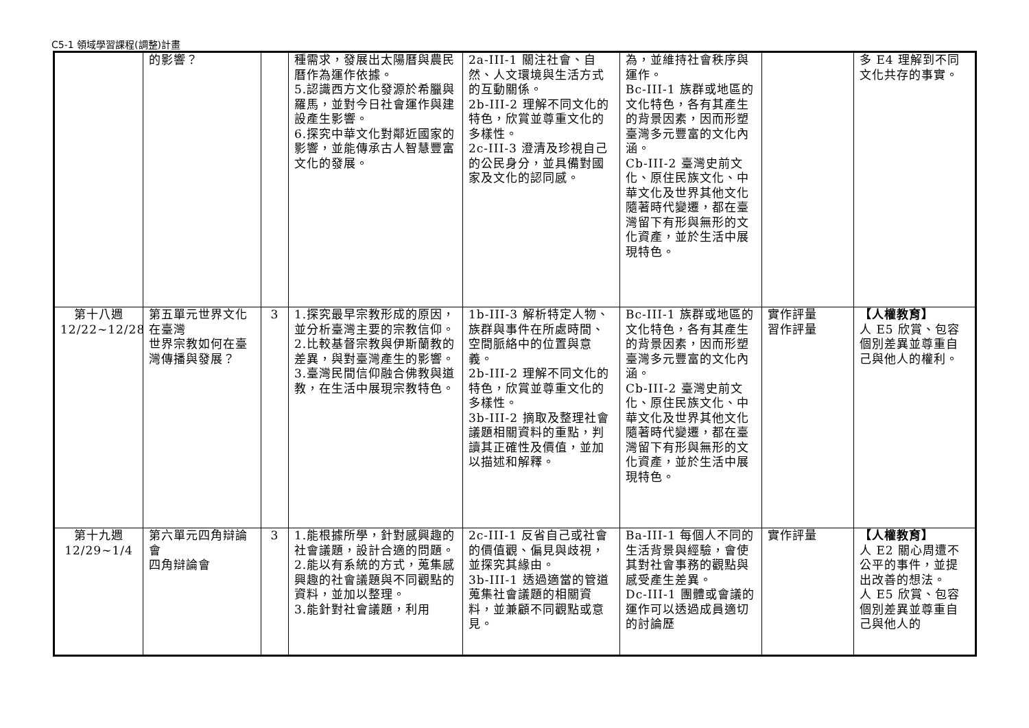C5-1 領域學習課程(調整)計畫
| | 的影響？ | | 種需求，發展出太陽曆與農民曆作為運作依據。 5.認識西方文化發源於希臘與羅馬，並對今日社會運作與建設產生影響。 6.探究中華文化對鄰近國家的影響，並能傳承古人智慧豐富文化的發展。 | 2a-III-1 關注社會、自然、人文環境與生活方式的互動關係。 2b-III-2 理解不同文化的特色，欣賞並尊重文化的多樣性。 2c-III-3 澄清及珍視自己的公民身分，並具備對國家及文化的認同感。 | 為，並維持社會秩序與運作。 Bc-III-1 族群或地區的文化特色，各有其產生的背景因素，因而形塑臺灣多元豐富的文化內涵。 Cb-III-2 臺灣史前文化、原住民族文化、中華文化及世界其他文化隨著時代變遷，都在臺灣留下有形與無形的文化資產，並於生活中展現特色。 | | 多 E4 理解到不同文化共存的事實。 |
| 第十八週 12/22~12/28 | 第五單元世界文化在臺灣 世界宗教如何在臺灣傳播與發展？ | 3 | 1.探究最早宗教形成的原因，並分析臺灣主要的宗教信仰。 2.比較基督宗教與伊斯蘭教的差異，與對臺灣產生的影響。 3.臺灣民間信仰融合佛教與道教，在生活中展現宗教特色。 | 1b-III-3 解析特定人物、族群與事件在所處時間、空間脈絡中的位置與意義。 2b-III-2 理解不同文化的特色，欣賞並尊重文化的多樣性。 3b-III-2 摘取及整理社會議題相關資料的重點，判讀其正確性及價值，並加以描述和解釋。 | Bc-III-1 族群或地區的文化特色，各有其產生的背景因素，因而形塑臺灣多元豐富的文化內涵。 Cb-III-2 臺灣史前文化、原住民族文化、中華文化及世界其他文化隨著時代變遷，都在臺灣留下有形與無形的文化資產，並於生活中展現特色。 | 實作評量 習作評量 | 【人權教育】 人 E5 欣賞、包容個別差異並尊重自己與他人的權利。 |
| 第十九週 12/29~1/4 | 第六單元四角辯論會 四角辯論會 | 3 | 1.能根據所學，針對感興趣的社會議題，設計合適的問題。 2.能以有系統的方式，蒐集感興趣的社會議題與不同觀點的資料，並加以整理。 3.能針對社會議題，利用 | 2c-III-1 反省自己或社會的價值觀、偏見與歧視，並探究其緣由。 3b-III-1 透過適當的管道蒐集社會議題的相關資料，並兼顧不同觀點或意見。 | Ba-III-1 每個人不同的生活背景與經驗，會使其對社會事務的觀點與感受產生差異。 Dc-III-1 團體或會議的運作可以透過成員適切的討論歷 | 實作評量 | 【人權教育】 人 E2 關心周遭不公平的事件，並提出改善的想法。 人 E5 欣賞、包容個別差異並尊重自己與他人的 |